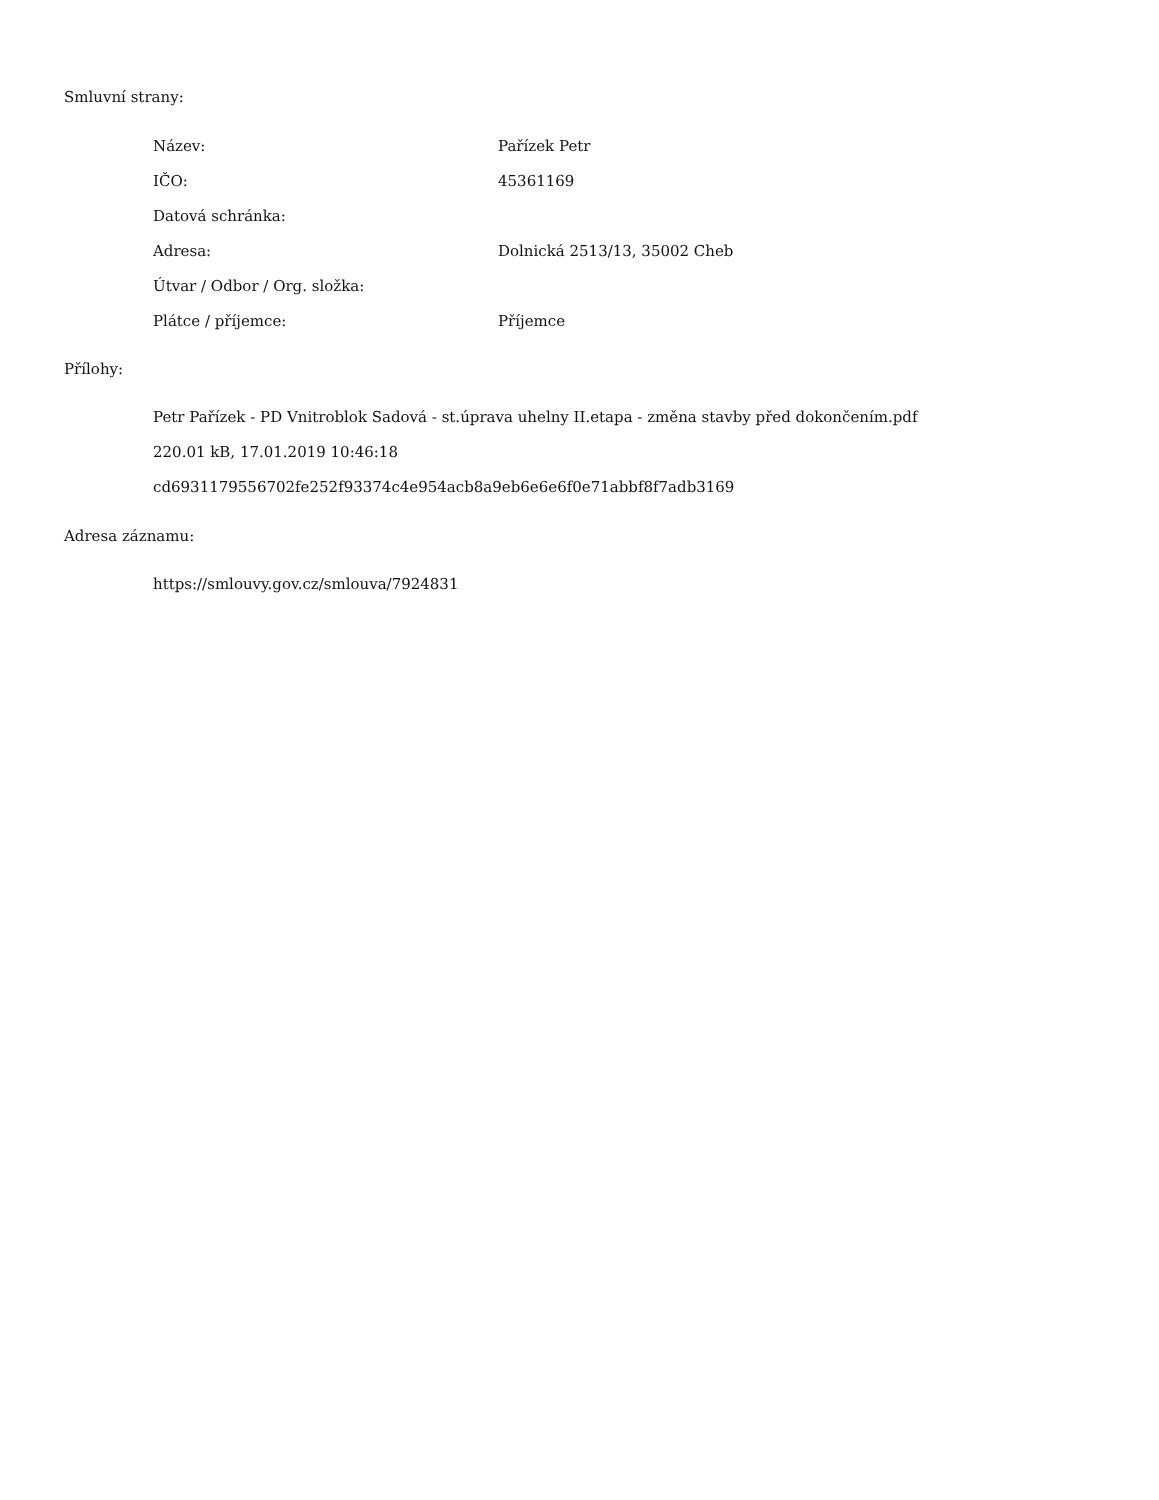Smluvní strany:
| Název: | Pařízek Petr |
| IČO: | 45361169 |
| Datová schránka: | |
| Adresa: | Dolnická 2513/13, 35002 Cheb |
| Útvar / Odbor / Org. složka: | |
| Plátce / příjemce: | Příjemce |
Přílohy:
Petr Pařízek - PD Vnitroblok Sadová - st.úprava uhelny II.etapa - změna stavby před dokončením.pdf
220.01 kB, 17.01.2019 10:46:18
cd6931179556702fe252f93374c4e954acb8a9eb6e6e6f0e71abbf8f7adb3169
Adresa záznamu:
https://smlouvy.gov.cz/smlouva/7924831